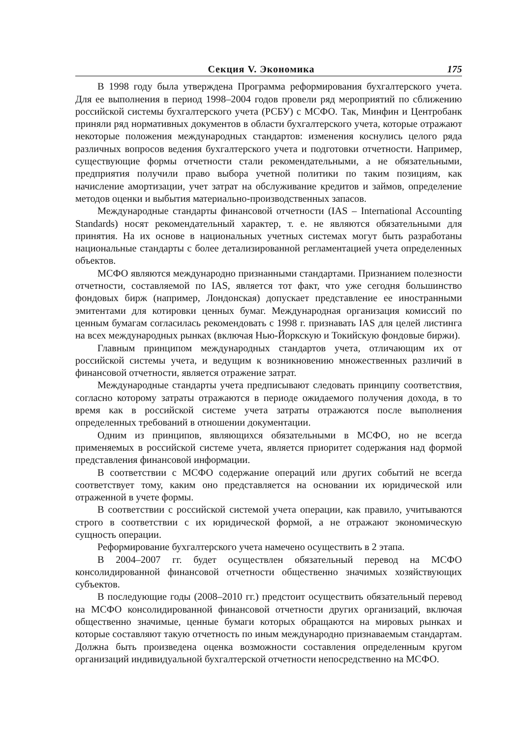Секция V. Экономика 175
В 1998 году была утверждена Программа реформирования бухгалтерского учета. Для ее выполнения в период 1998–2004 годов провели ряд мероприятий по сближению российской системы бухгалтерского учета (РСБУ) с МСФО. Так, Минфин и Центробанк приняли ряд нормативных документов в области бухгалтерского учета, которые отражают некоторые положения международных стандартов: изменения коснулись целого ряда различных вопросов ведения бухгалтерского учета и подготовки отчетности. Например, существующие формы отчетности стали рекомендательными, а не обязательными, предприятия получили право выбора учетной политики по таким позициям, как начисление амортизации, учет затрат на обслуживание кредитов и займов, определение методов оценки и выбытия материально-производственных запасов.
Международные стандарты финансовой отчетности (IAS – International Accounting Standards) носят рекомендательный характер, т. е. не являются обязательными для принятия. На их основе в национальных учетных системах могут быть разработаны национальные стандарты с более детализированной регламентацией учета определенных объектов.
МСФО являются международно признанными стандартами. Признанием полезности отчетности, составляемой по IAS, является тот факт, что уже сегодня большинство фондовых бирж (например, Лондонская) допускает представление ее иностранными эмитентами для котировки ценных бумаг. Международная организация комиссий по ценным бумагам согласилась рекомендовать с 1998 г. признавать IAS для целей листинга на всех международных рынках (включая Нью-Йоркскую и Токийскую фондовые биржи).
Главным принципом международных стандартов учета, отличающим их от российской системы учета, и ведущим к возникновению множественных различий в финансовой отчетности, является отражение затрат.
Международные стандарты учета предписывают следовать принципу соответствия, согласно которому затраты отражаются в периоде ожидаемого получения дохода, в то время как в российской системе учета затраты отражаются после выполнения определенных требований в отношении документации.
Одним из принципов, являющихся обязательными в МСФО, но не всегда применяемых в российской системе учета, является приоритет содержания над формой представления финансовой информации.
В соответствии с МСФО содержание операций или других событий не всегда соответствует тому, каким оно представляется на основании их юридической или отраженной в учете формы.
В соответствии с российской системой учета операции, как правило, учитываются строго в соответствии с их юридической формой, а не отражают экономическую сущность операции.
Реформирование бухгалтерского учета намечено осуществить в 2 этапа.
В 2004–2007 гг. будет осуществлен обязательный перевод на МСФО консолидированной финансовой отчетности общественно значимых хозяйствующих субъектов.
В последующие годы (2008–2010 гг.) предстоит осуществить обязательный перевод на МСФО консолидированной финансовой отчетности других организаций, включая общественно значимые, ценные бумаги которых обращаются на мировых рынках и которые составляют такую отчетность по иным международно признаваемым стандартам. Должна быть произведена оценка возможности составления определенным кругом организаций индивидуальной бухгалтерской отчетности непосредственно на МСФО.